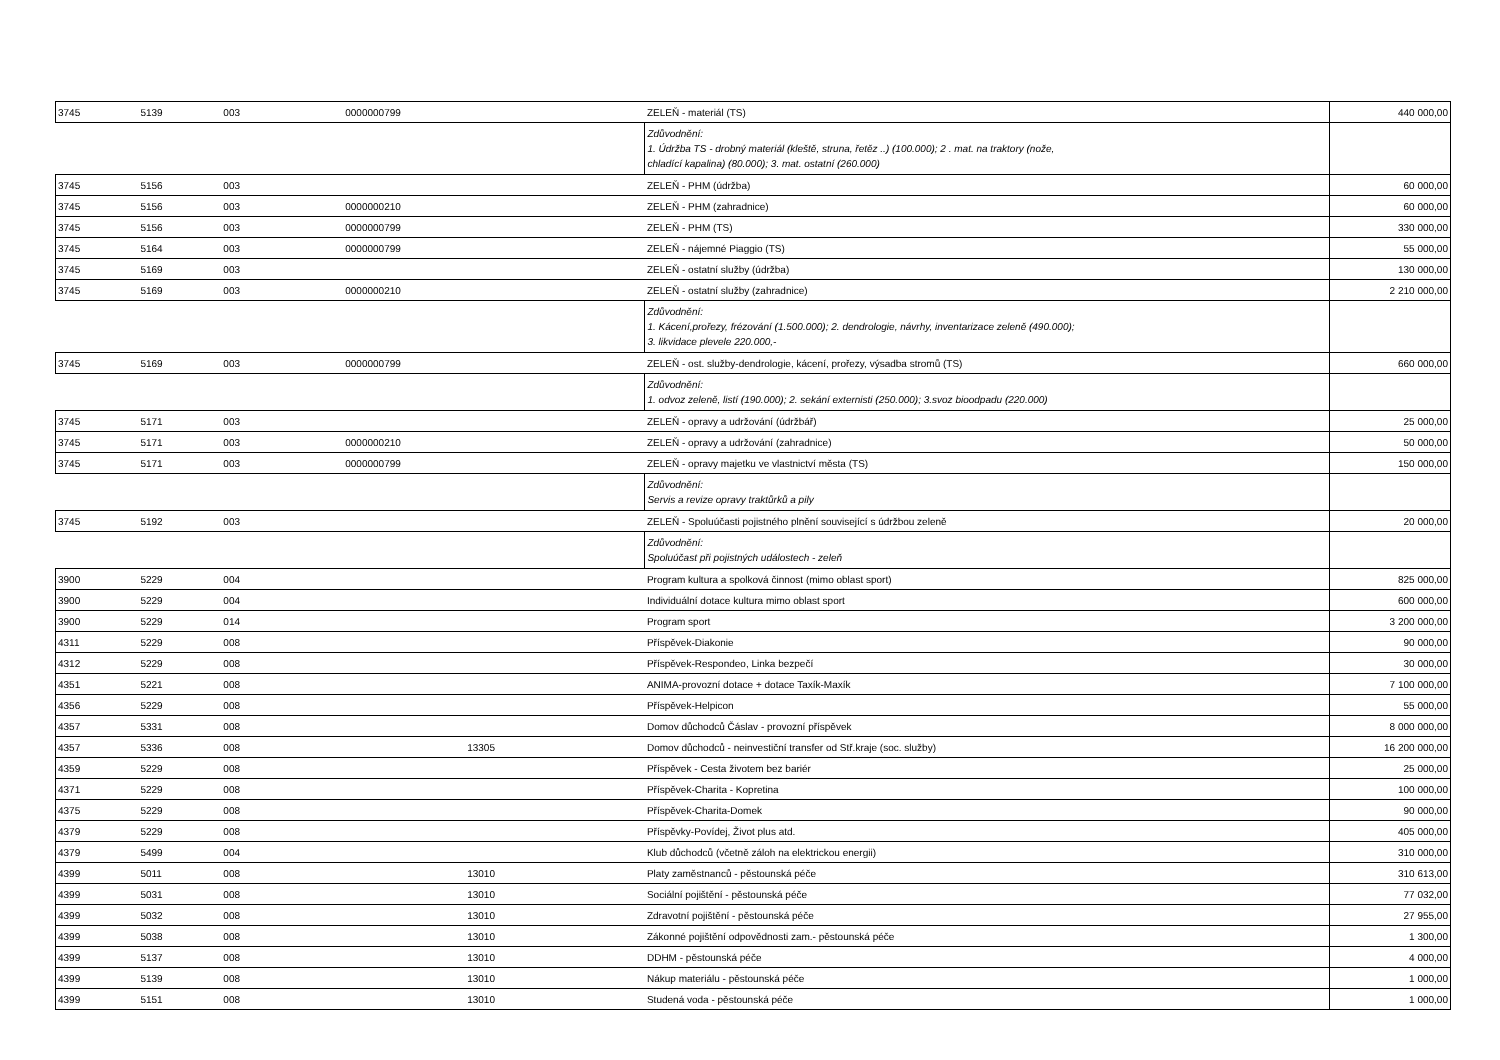| 3745 | 5139 | 003 | 0000000799 | | ZELEŇ - materiál (TS) | 440 000,00 |
| | | | | | Zdůvodnění: 1. Údržba TS - drobný materiál (kleště, struna, řetěz ..) (100.000); 2 . mat. na traktory (nože, chladící kapalina) (80.000); 3. mat. ostatní (260.000) | |
| 3745 | 5156 | 003 | | | ZELEŇ - PHM (údržba) | 60 000,00 |
| 3745 | 5156 | 003 | 0000000210 | | ZELEŇ - PHM (zahradnice) | 60 000,00 |
| 3745 | 5156 | 003 | 0000000799 | | ZELEŇ - PHM (TS) | 330 000,00 |
| 3745 | 5164 | 003 | 0000000799 | | ZELEŇ - nájemné Piaggio (TS) | 55 000,00 |
| 3745 | 5169 | 003 | | | ZELEŇ - ostatní služby (údržba) | 130 000,00 |
| 3745 | 5169 | 003 | 0000000210 | | ZELEŇ - ostatní služby (zahradnice) | 2 210 000,00 |
| | | | | | Zdůvodnění: 1. Kácení,prořezy, frézování (1.500.000); 2. dendrologie, návrhy, inventarizace zeleně (490.000); 3. likvidace plevele 220.000,- | |
| 3745 | 5169 | 003 | 0000000799 | | ZELEŇ - ost. služby-dendrologie, kácení, prořezy, výsadba stromů (TS) | 660 000,00 |
| | | | | | Zdůvodnění: 1. odvoz zeleně, listí (190.000); 2. sekání externisti (250.000); 3.svoz bioodpadu (220.000) | |
| 3745 | 5171 | 003 | | | ZELEŇ - opravy a udržování (údržbář) | 25 000,00 |
| 3745 | 5171 | 003 | 0000000210 | | ZELEŇ - opravy a udržování (zahradnice) | 50 000,00 |
| 3745 | 5171 | 003 | 0000000799 | | ZELEŇ - opravy majetku ve vlastnictví města (TS) | 150 000,00 |
| | | | | | Zdůvodnění: Servis a revize opravy traktůrků a pily | |
| 3745 | 5192 | 003 | | | ZELEŇ - Spoluúčasti pojistného plnění související s údržbou zeleně | 20 000,00 |
| | | | | | Zdůvodnění: Spoluúčast při pojistných událostech - zeleň | |
| 3900 | 5229 | 004 | | | Program kultura a spolková činnost (mimo oblast sport) | 825 000,00 |
| 3900 | 5229 | 004 | | | Individuální dotace kultura mimo oblast sport | 600 000,00 |
| 3900 | 5229 | 014 | | | Program sport | 3 200 000,00 |
| 4311 | 5229 | 008 | | | Příspěvek-Diakonie | 90 000,00 |
| 4312 | 5229 | 008 | | | Příspěvek-Respondeo, Linka bezpečí | 30 000,00 |
| 4351 | 5221 | 008 | | | ANIMA-provozní dotace + dotace Taxík-Maxík | 7 100 000,00 |
| 4356 | 5229 | 008 | | | Příspěvek-Helpicon | 55 000,00 |
| 4357 | 5331 | 008 | | | Domov důchodců Čáslav - provozní příspěvek | 8 000 000,00 |
| 4357 | 5336 | 008 | | 13305 | Domov důchodců - neinvestiční transfer od Stř.kraje (soc. služby) | 16 200 000,00 |
| 4359 | 5229 | 008 | | | Příspěvek - Cesta životem bez bariér | 25 000,00 |
| 4371 | 5229 | 008 | | | Příspěvek-Charita - Kopretina | 100 000,00 |
| 4375 | 5229 | 008 | | | Příspěvek-Charita-Domek | 90 000,00 |
| 4379 | 5229 | 008 | | | Příspěvky-Povídej, Život plus atd. | 405 000,00 |
| 4379 | 5499 | 004 | | | Klub důchodců (včetně záloh na elektrickou energii) | 310 000,00 |
| 4399 | 5011 | 008 | | 13010 | Platy zaměstnanců - pěstounská péče | 310 613,00 |
| 4399 | 5031 | 008 | | 13010 | Sociální pojištění - pěstounská péče | 77 032,00 |
| 4399 | 5032 | 008 | | 13010 | Zdravotní pojištění - pěstounská péče | 27 955,00 |
| 4399 | 5038 | 008 | | 13010 | Zákonné pojištění odpovědnosti zam.- pěstounská péče | 1 300,00 |
| 4399 | 5137 | 008 | | 13010 | DDHM - pěstounská péče | 4 000,00 |
| 4399 | 5139 | 008 | | 13010 | Nákup materiálu - pěstounská péče | 1 000,00 |
| 4399 | 5151 | 008 | | 13010 | Studená voda - pěstounská péče | 1 000,00 |